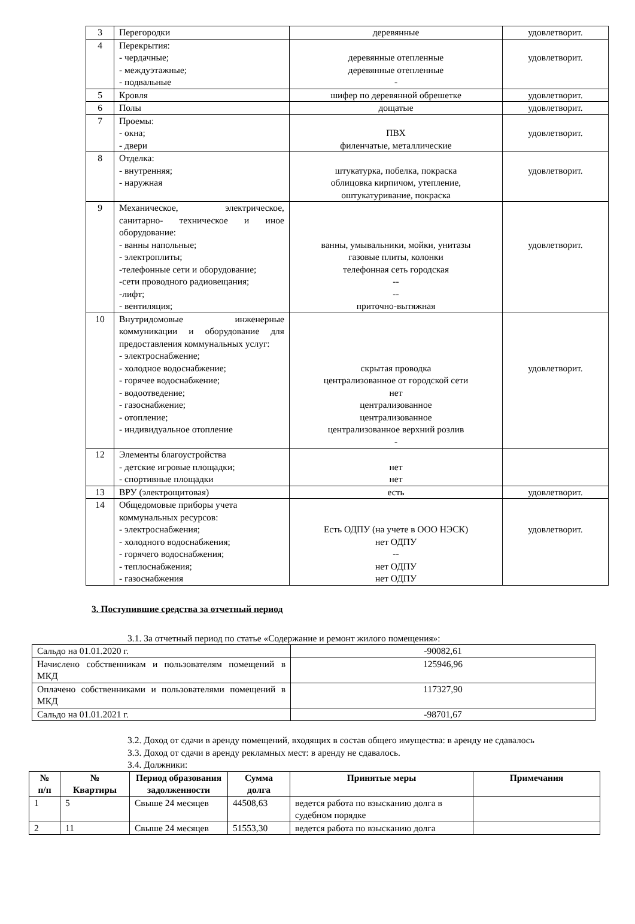| 3 | Перегородки | деревянные | удовлетворит. |
| 4 | Перекрытия: - чердачные; - междуэтажные; - подвальные | деревянные отепленные деревянные отепленные - | удовлетворит. |
| 5 | Кровля | шифер по деревянной обрешетке | удовлетворит. |
| 6 | Полы | дощатые | удовлетворит. |
| 7 | Проемы: - окна; - двери | ПВХ филенчатые, металлические | удовлетворит. |
| 8 | Отделка: - внутренняя; - наружная | штукатурка, побелка, покраска облицовка кирпичом, утепление, оштукатуривание, покраска | удовлетворит. |
| 9 | Механическое, электрическое, санитарно- техническое и иное оборудование: - ванны напольные; - электроплиты; -телефонные сети и оборудование; -сети проводного радиовещания; -лифт; - вентиляция; | ванны, умывальники, мойки, унитазы газовые плиты, колонки телефонная сеть городская -- -- приточно-вытяжная | удовлетворит. |
| 10 | Внутридомовые инженерные коммуникации и оборудование для предоставления коммунальных услуг: - электроснабжение; - холодное водоснабжение; - горячее водоснабжение; - водоотведение; - газоснабжение; - отопление; - индивидуальное отопление | скрытая проводка централизованное от городской сети нет централизованное централизованное централизованное верхний розлив - | удовлетворит. |
| 12 | Элементы благоустройства - детские игровые площадки; - спортивные площадки | нет нет | |
| 13 | ВРУ (электрощитовая) | есть | удовлетворит. |
| 14 | Общедомовые приборы учета коммунальных ресурсов: - электроснабжения; - холодного водоснабжения; - горячего водоснабжения; - теплоснабжения; - газоснабжения | Есть ОДПУ (на учете в ООО НЭСК) нет ОДПУ -- нет ОДПУ нет ОДПУ | удовлетворит. |
3. Поступившие средства за отчетный период
3.1. За отчетный период по статье «Содержание и ремонт жилого помещения»:
| Сальдо на 01.01.2020 г. | -90082,61 |
| Начислено собственникам и пользователям помещений в МКД | 125946,96 |
| Оплачено собственниками и пользователями помещений в МКД | 117327,90 |
| Сальдо на 01.01.2021 г. | -98701,67 |
3.2. Доход от сдачи в аренду помещений, входящих в состав общего имущества: в аренду не сдавалось
3.3. Доход от сдачи в аренду рекламных мест: в аренду не сдавалось.
3.4. Должники:
| № п/п | № Квартиры | Период образования задолженности | Сумма долга | Принятые меры | Примечания |
| --- | --- | --- | --- | --- | --- |
| 1 | 5 | Свыше 24 месяцев | 44508,63 | ведется работа по взысканию долга в судебном порядке | |
| 2 | 11 | Свыше 24 месяцев | 51553,30 | ведется работа по взысканию долга | |